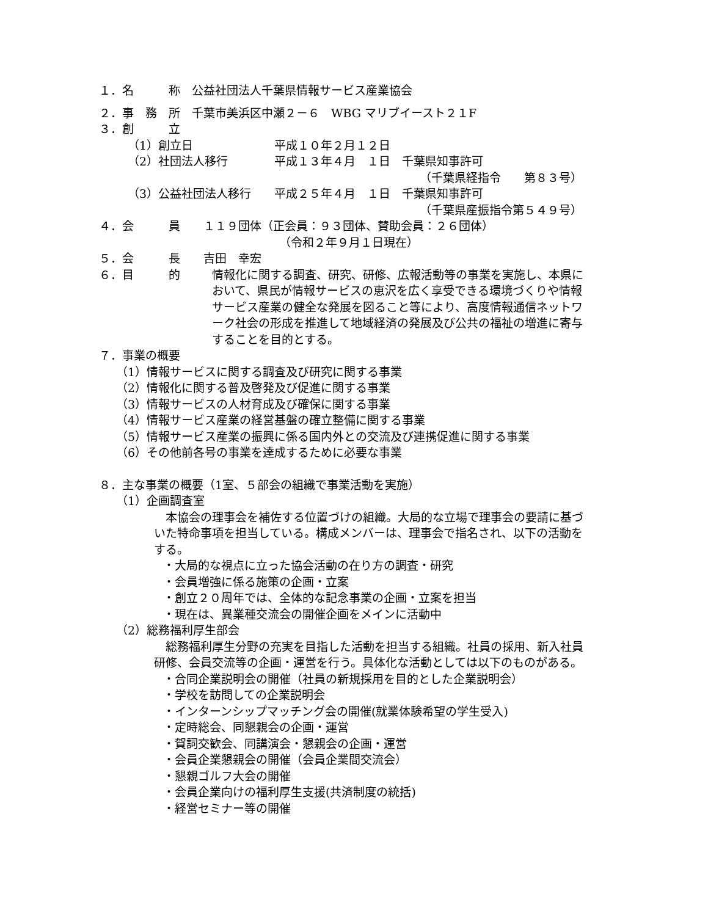１．名　　　称　公益社団法人千葉県情報サービス産業協会
２．事　務　所　千葉市美浜区中瀬２－６　WBG マリブイースト２１F
３．創　　　立
（1）創立日　　　　　　　平成１０年２月１２日
（2）社団法人移行　　　　平成１３年４月　１日　千葉県知事許可
（千葉県経指令　　第８３号）
（3）公益社団法人移行　　平成２５年４月　１日　千葉県知事許可
（千葉県産振指令第５４９号）
４．会　　　員　　１１９団体（正会員：９３団体、賛助会員：２６団体）
（令和２年９月１日現在）
５．会　　　長　　吉田　幸宏
６．目　　　的
情報化に関する調査、研究、研修、広報活動等の事業を実施し、本県において、県民が情報サービスの恵沢を広く享受できる環境づくりや情報サービス産業の健全な発展を図ること等により、高度情報通信ネットワーク社会の形成を推進して地域経済の発展及び公共の福祉の増進に寄与することを目的とする。
７．事業の概要
（1）情報サービスに関する調査及び研究に関する事業
（2）情報化に関する普及啓発及び促進に関する事業
（3）情報サービスの人材育成及び確保に関する事業
（4）情報サービス産業の経営基盤の確立整備に関する事業
（5）情報サービス産業の振興に係る国内外との交流及び連携促進に関する事業
（6）その他前各号の事業を達成するために必要な事業
８．主な事業の概要（1室、５部会の組織で事業活動を実施）
（1）企画調査室
　本協会の理事会を補佐する位置づけの組織。大局的な立場で理事会の要請に基づいた特命事項を担当している。構成メンバーは、理事会で指名され、以下の活動をする。
・大局的な視点に立った協会活動の在り方の調査・研究
・会員増強に係る施策の企画・立案
・創立２０周年では、全体的な記念事業の企画・立案を担当
・現在は、異業種交流会の開催企画をメインに活動中
（2）総務福利厚生部会
　総務福利厚生分野の充実を目指した活動を担当する組織。社員の採用、新入社員研修、会員交流等の企画・運営を行う。具体化な活動としては以下のものがある。
・合同企業説明会の開催（社員の新規採用を目的とした企業説明会）
・学校を訪問しての企業説明会
・インターンシップマッチング会の開催(就業体験希望の学生受入)
・定時総会、同懇親会の企画・運営
・賀詞交歓会、同講演会・懇親会の企画・運営
・会員企業懇親会の開催（会員企業間交流会）
・懇親ゴルフ大会の開催
・会員企業向けの福利厚生支援(共済制度の統括)
・経営セミナー等の開催